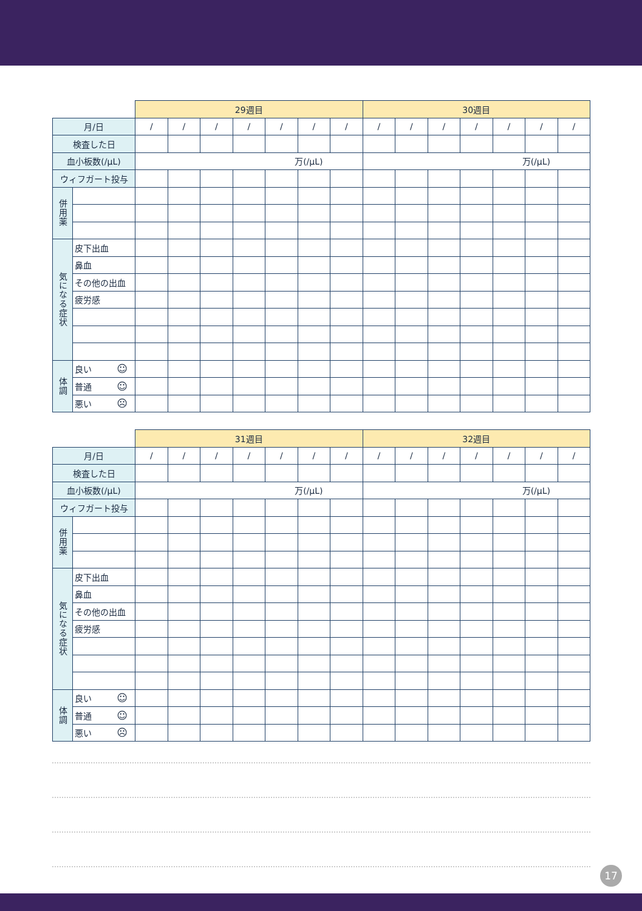| | | 29週目 | | | | | | | 30週目 | | | | | | |
| --- | --- | --- | --- | --- | --- | --- | --- | --- | --- | --- | --- | --- | --- | --- | --- |
| 月/日 | | / | / | / | / | / | / | / | / | / | / | / | / | / | / |
| 検査した日 | | | | | | | | | | | | | | | |
| 血小板数(/μL) | | 万(/μL) | | | | | | | 万(/μL) | | | | | | |
| ウィフガート投与 | | | | | | | | | | | | | | | |
| 併用薬 | | | | | | | | | | | | | | | |
| 気になる症状 | 皮下出血 | | | | | | | | | | | | | | |
| | 鼻血 | | | | | | | | | | | | | | |
| | その他の出血 | | | | | | | | | | | | | | |
| | 疲労感 | | | | | | | | | | | | | | |
| 体調 | 良い ☺ | | | | | | | | | | | | | | |
| | 普通 ☺ | | | | | | | | | | | | | | |
| | 悪い ☹ | | | | | | | | | | | | | | |
| | | 31週目 | | | | | | | 32週目 | | | | | | |
| --- | --- | --- | --- | --- | --- | --- | --- | --- | --- | --- | --- | --- | --- | --- | --- |
| 月/日 | | / | / | / | / | / | / | / | / | / | / | / | / | / | / |
| 検査した日 | | | | | | | | | | | | | | | |
| 血小板数(/μL) | | 万(/μL) | | | | | | | 万(/μL) | | | | | | |
| ウィフガート投与 | | | | | | | | | | | | | | | |
| 併用薬 | | | | | | | | | | | | | | | |
| 気になる症状 | 皮下出血 | | | | | | | | | | | | | | |
| | 鼻血 | | | | | | | | | | | | | | |
| | その他の出血 | | | | | | | | | | | | | | |
| | 疲労感 | | | | | | | | | | | | | | |
| 体調 | 良い ☺ | | | | | | | | | | | | | | |
| | 普通 ☺ | | | | | | | | | | | | | | |
| | 悪い ☹ | | | | | | | | | | | | | | |
17